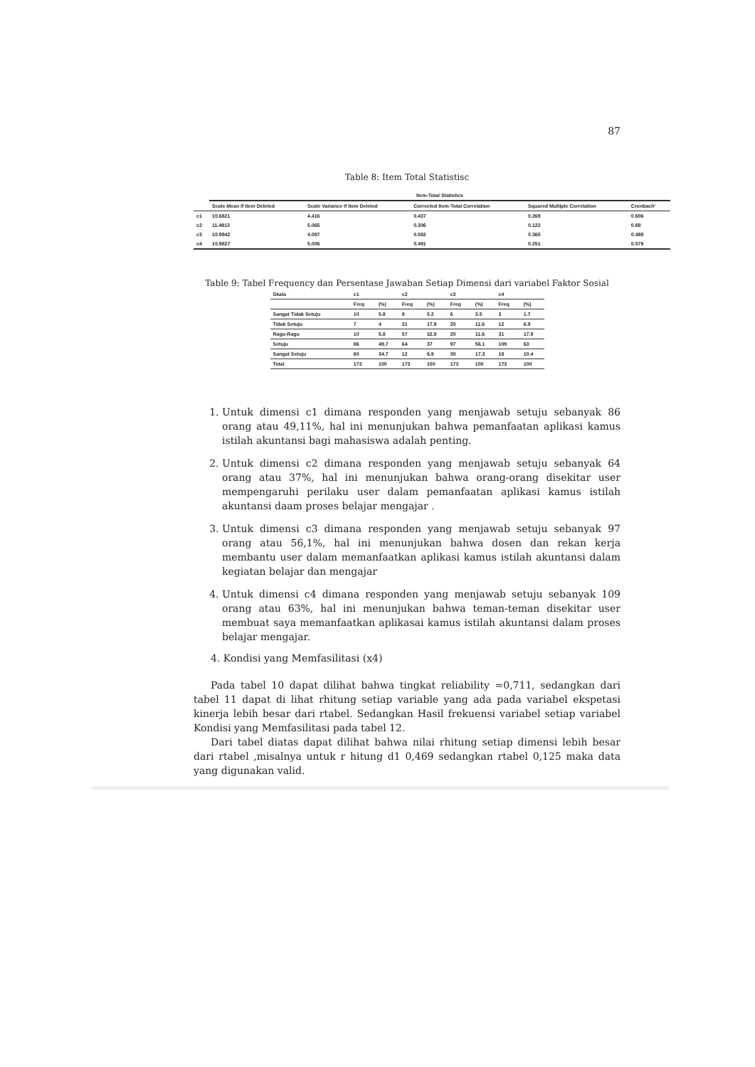87
Table 8: Item Total Statistisc
| | Item-Total Statistics | | | | |
| --- | --- | --- | --- | --- | --- |
| | Scale Mean if Item Deleted | Scale Variance if Item Deleted | Corrected Item-Total Correlation | Squared Multiple Correlation | Cronbach' |
| c1 | 10.6821 | 4.416 | 0.437 | 0.269 | 0.606 |
| c2 | 11.4913 | 5.065 | 0.306 | 0.122 | 0.69 |
| c3 | 10.9942 | 4.087 | 0.582 | 0.365 | 0.498 |
| c4 | 10.9827 | 5.006 | 0.491 | 0.251 | 0.579 |
Table 9: Tabel Frequency dan Persentase Jawaban Setiap Dimensi dari variabel Faktor Sosial
| Skala | c1 | | c2 | | c3 | | c4 | |
| --- | --- | --- | --- | --- | --- | --- | --- | --- |
| | Freq | (%) | Freq | (%) | Freq | (%) | Freq | (%) |
| Sangat Tidak Setuju | 10 | 5.8 | 9 | 5.2 | 6 | 3.5 | 3 | 1.7 |
| Tidak Setuju | 7 | 4 | 31 | 17.9 | 20 | 11.6 | 12 | 6.9 |
| Ragu-Ragu | 10 | 5.8 | 57 | 32.9 | 20 | 11.6 | 31 | 17.9 |
| Setuju | 86 | 49.7 | 64 | 37 | 97 | 56.1 | 109 | 63 |
| Sangat Setuju | 60 | 34.7 | 12 | 6.9 | 30 | 17.3 | 18 | 10.4 |
| Total | 173 | 100 | 173 | 100 | 173 | 100 | 173 | 100 |
1. Untuk dimensi c1 dimana responden yang menjawab setuju sebanyak 86 orang atau 49,11%, hal ini menunjukan bahwa pemanfaatan aplikasi kamus istilah akuntansi bagi mahasiswa adalah penting.
2. Untuk dimensi c2 dimana responden yang menjawab setuju sebanyak 64 orang atau 37%, hal ini menunjukan bahwa orang-orang disekitar user mempengaruhi perilaku user dalam pemanfaatan aplikasi kamus istilah akuntansi daam proses belajar mengajar .
3. Untuk dimensi c3 dimana responden yang menjawab setuju sebanyak 97 orang atau 56,1%, hal ini menunjukan bahwa dosen dan rekan kerja membantu user dalam memanfaatkan aplikasi kamus istilah akuntansi dalam kegiatan belajar dan mengajar
4. Untuk dimensi c4 dimana responden yang menjawab setuju sebanyak 109 orang atau 63%, hal ini menunjukan bahwa teman-teman disekitar user membuat saya memanfaatkan aplikasai kamus istilah akuntansi dalam proses belajar mengajar.
4. Kondisi yang Memfasilitasi (x4)
Pada tabel 10 dapat dilihat bahwa tingkat reliability =0,711, sedangkan dari tabel 11 dapat di lihat rhitung setiap variable yang ada pada variabel ekspetasi kinerja lebih besar dari rtabel. Sedangkan Hasil frekuensi variabel setiap variabel Kondisi yang Memfasilitasi pada tabel 12.
Dari tabel diatas dapat dilihat bahwa nilai rhitung setiap dimensi lebih besar dari rtabel ,misalnya untuk r hitung d1 0,469 sedangkan rtabel 0,125 maka data yang digunakan valid.